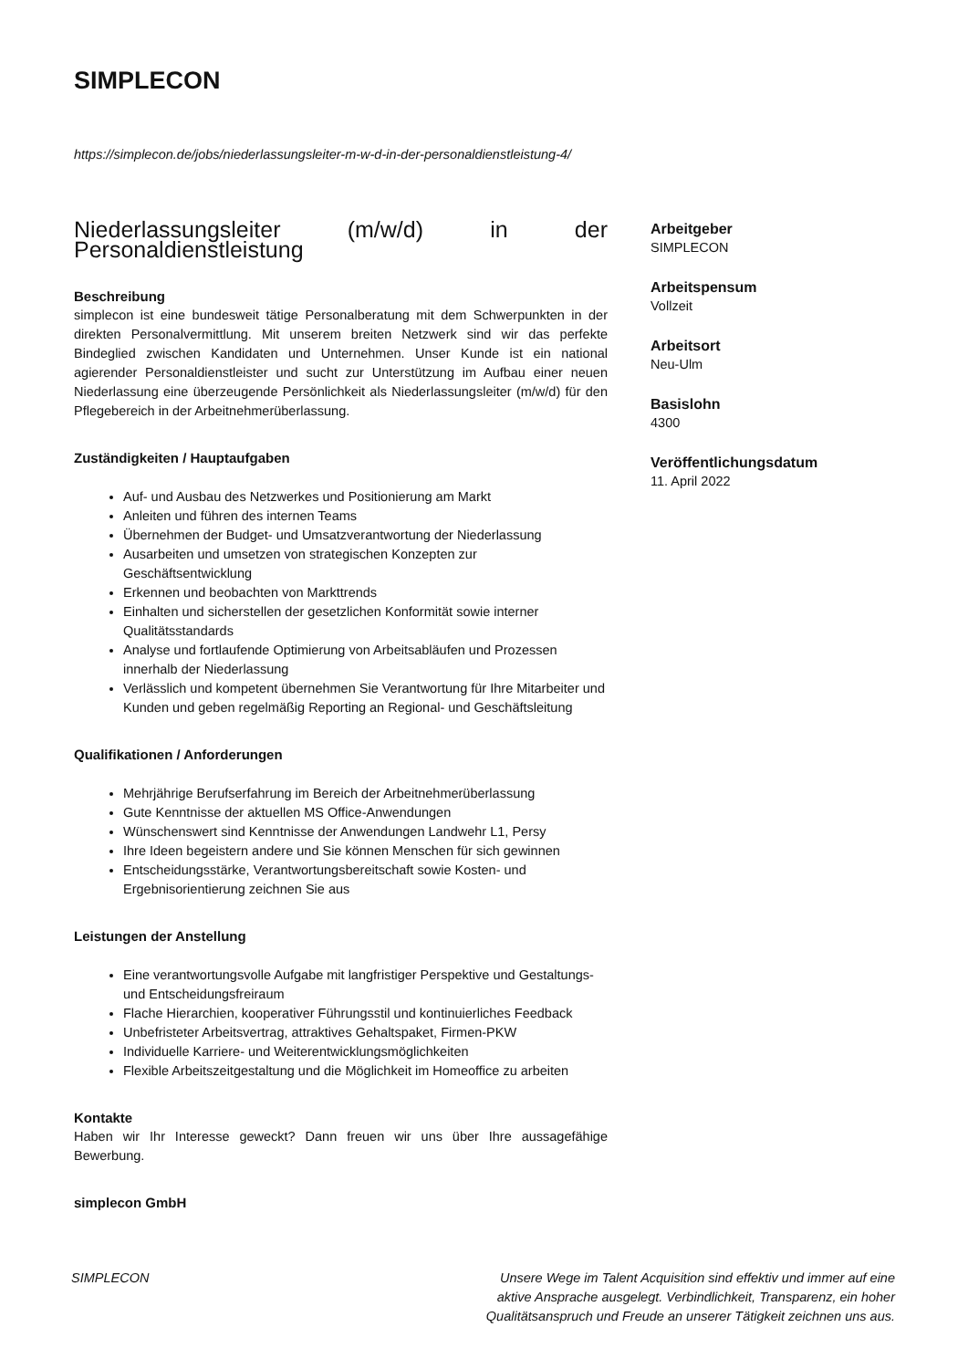SIMPLECON
https://simplecon.de/jobs/niederlassungsleiter-m-w-d-in-der-personaldienstleistung-4/
Niederlassungsleiter (m/w/d) in der Personaldienstleistung
Beschreibung
simplecon ist eine bundesweit tätige Personalberatung mit dem Schwerpunkten in der direkten Personalvermittlung. Mit unserem breiten Netzwerk sind wir das perfekte Bindeglied zwischen Kandidaten und Unternehmen. Unser Kunde ist ein national agierender Personaldienstleister und sucht zur Unterstützung im Aufbau einer neuen Niederlassung eine überzeugende Persönlichkeit als Niederlassungsleiter (m/w/d) für den Pflegebereich in der Arbeitnehmerüberlassung.
Zuständigkeiten / Hauptaufgaben
Auf- und Ausbau des Netzwerkes und Positionierung am Markt
Anleiten und führen des internen Teams
Übernehmen der Budget- und Umsatzverantwortung der Niederlassung
Ausarbeiten und umsetzen von strategischen Konzepten zur Geschäftsentwicklung
Erkennen und beobachten von Markttrends
Einhalten und sicherstellen der gesetzlichen Konformität sowie interner Qualitätsstandards
Analyse und fortlaufende Optimierung von Arbeitsabläufen und Prozessen innerhalb der Niederlassung
Verlässlich und kompetent übernehmen Sie Verantwortung für Ihre Mitarbeiter und Kunden und geben regelmäßig Reporting an Regional- und Geschäftsleitung
Qualifikationen / Anforderungen
Mehrjährige Berufserfahrung im Bereich der Arbeitnehmerüberlassung
Gute Kenntnisse der aktuellen MS Office-Anwendungen
Wünschenswert sind Kenntnisse der Anwendungen Landwehr L1, Persy
Ihre Ideen begeistern andere und Sie können Menschen für sich gewinnen
Entscheidungsstärke, Verantwortungsbereitschaft sowie Kosten- und Ergebnisorientierung zeichnen Sie aus
Leistungen der Anstellung
Eine verantwortungsvolle Aufgabe mit langfristiger Perspektive und Gestaltungs- und Entscheidungsfreiraum
Flache Hierarchien, kooperativer Führungsstil und kontinuierliches Feedback
Unbefristeter Arbeitsvertrag, attraktives Gehaltspaket, Firmen-PKW
Individuelle Karriere- und Weiterentwicklungsmöglichkeiten
Flexible Arbeitszeitgestaltung und die Möglichkeit im Homeoffice zu arbeiten
Kontakte
Haben wir Ihr Interesse geweckt? Dann freuen wir uns über Ihre aussagefähige Bewerbung.
simplecon GmbH
Arbeitgeber
SIMPLECON
Arbeitspensum
Vollzeit
Arbeitsort
Neu-Ulm
Basislohn
4300
Veröffentlichungsdatum
11. April 2022
SIMPLECON Unsere Wege im Talent Acquisition sind effektiv und immer auf eine aktive Ansprache ausgelegt. Verbindlichkeit, Transparenz, ein hoher Qualitätsanspruch und Freude an unserer Tätigkeit zeichnen uns aus.